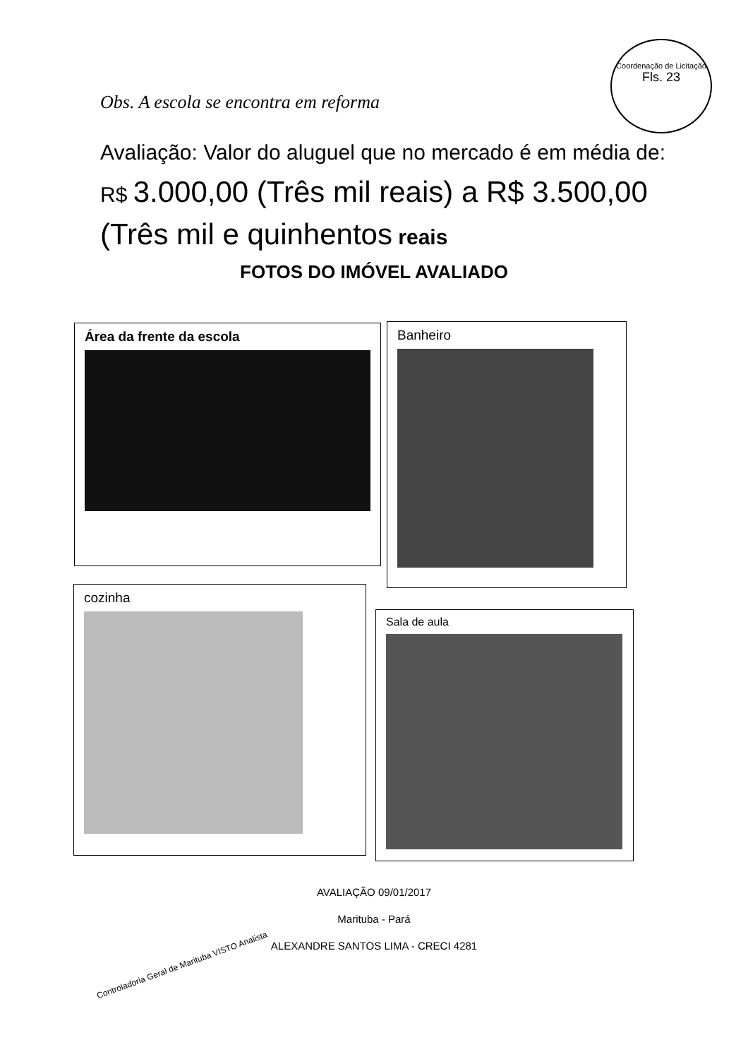Coordenação de Licitação
Fls. 23
Obs. A escola se encontra em reforma
Avaliação: Valor do aluguel que no mercado é em média de: R$ 3.000,00 (Três mil reais) a R$ 3.500,00 (Três mil e quinhentos reais
FOTOS DO IMÓVEL AVALIADO
Área da frente da escola Banheiro
cozinha
Sala de aula
AVALIAÇÃO 09/01/2017
Marituba - Pará
ALEXANDRE SANTOS LIMA - CRECI 4281
Controladoria Geral de Marituba VISTO Analista